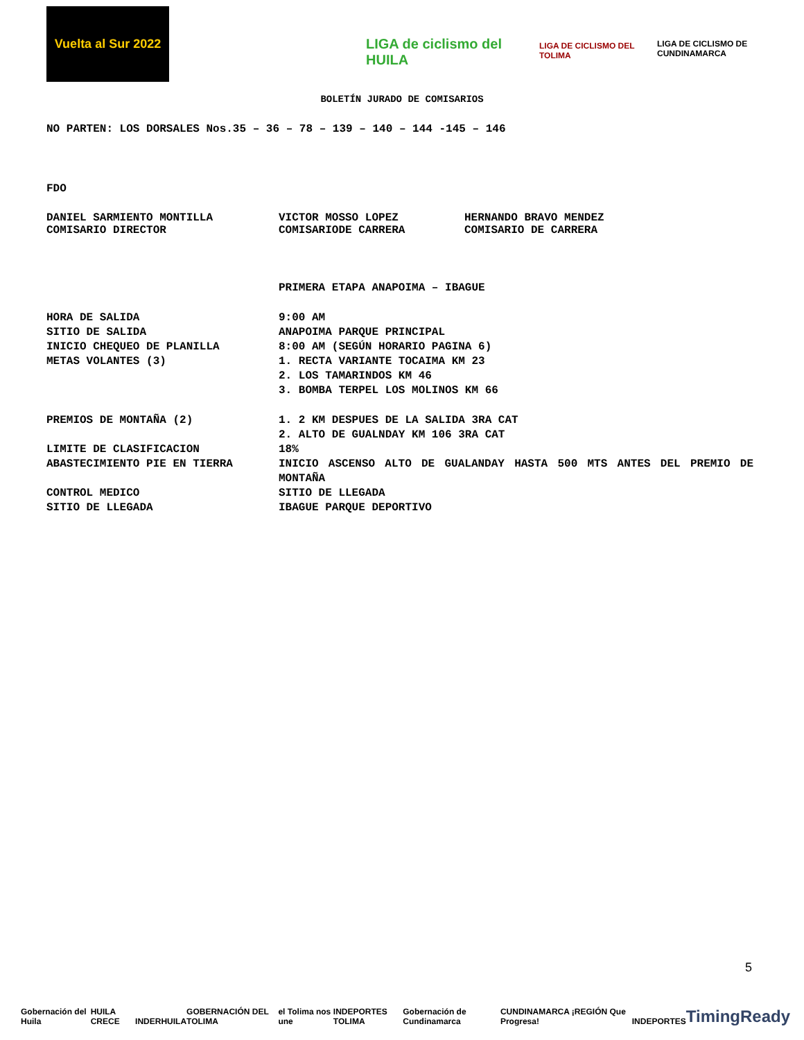Vuelta al Sur 2022
LIGA de ciclismo del HUILA
LIGA DE CICLISMO DEL TOLIMA
LIGA DE CICLISMO DE CUNDINAMARCA
BOLETÍN JURADO DE COMISARIOS
NO PARTEN: LOS DORSALES Nos.35 – 36 – 78 – 139 – 140 – 144 -145 – 146
FDO
DANIEL SARMIENTO MONTILLA
COMISARIO DIRECTOR
VICTOR MOSSO LOPEZ
COMISARIODE CARRERA
HERNANDO BRAVO MENDEZ
COMISARIO DE CARRERA
PRIMERA ETAPA ANAPOIMA – IBAGUE
HORA DE SALIDA 9:00 AM
SITIO DE SALIDA ANAPOIMA PARQUE PRINCIPAL
INICIO CHEQUEO DE PLANILLA 8:00 AM (SEGÚN HORARIO PAGINA 6)
METAS VOLANTES (3) 1. RECTA VARIANTE TOCAIMA KM 23
2. LOS TAMARINDOS KM 46
3. BOMBA TERPEL LOS MOLINOS KM 66
PREMIOS DE MONTAÑA (2) 1. 2 KM DESPUES DE LA SALIDA 3RA CAT
2. ALTO DE GUALNDAY KM 106 3RA CAT
LIMITE DE CLASIFICACION 18%
ABASTECIMIENTO PIE EN TIERRA INICIO ASCENSO ALTO DE GUALANDAY HASTA 500 MTS ANTES DEL PREMIO DE MONTAÑA
CONTROL MEDICO SITIO DE LLEGADA
SITIO DE LLEGADA IBAGUE PARQUE DEPORTIVO
5
Gobernación del Huila HUILA CRECE INDERHUILA GOBERNACIÓN DEL TOLIMA el Tolima nos une INDEPORTES TOLIMA Gobernación de Cundinamarca CUNDINAMARCA ¡REGIÓN Que Progresa! INDEPORTES TimingReady